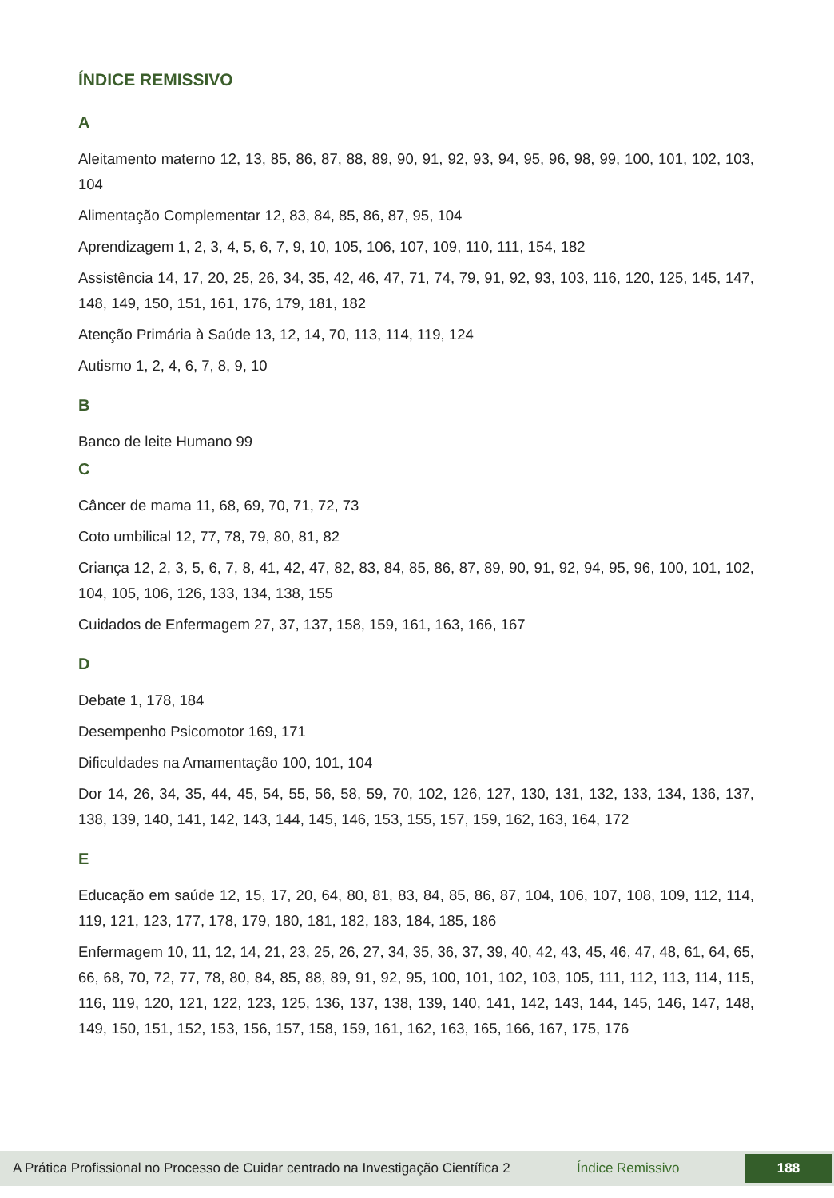ÍNDICE REMISSIVO
A
Aleitamento materno 12, 13, 85, 86, 87, 88, 89, 90, 91, 92, 93, 94, 95, 96, 98, 99, 100, 101, 102, 103, 104
Alimentação Complementar 12, 83, 84, 85, 86, 87, 95, 104
Aprendizagem 1, 2, 3, 4, 5, 6, 7, 9, 10, 105, 106, 107, 109, 110, 111, 154, 182
Assistência 14, 17, 20, 25, 26, 34, 35, 42, 46, 47, 71, 74, 79, 91, 92, 93, 103, 116, 120, 125, 145, 147, 148, 149, 150, 151, 161, 176, 179, 181, 182
Atenção Primária à Saúde 13, 12, 14, 70, 113, 114, 119, 124
Autismo 1, 2, 4, 6, 7, 8, 9, 10
B
Banco de leite Humano 99
C
Câncer de mama 11, 68, 69, 70, 71, 72, 73
Coto umbilical 12, 77, 78, 79, 80, 81, 82
Criança 12, 2, 3, 5, 6, 7, 8, 41, 42, 47, 82, 83, 84, 85, 86, 87, 89, 90, 91, 92, 94, 95, 96, 100, 101, 102, 104, 105, 106, 126, 133, 134, 138, 155
Cuidados de Enfermagem 27, 37, 137, 158, 159, 161, 163, 166, 167
D
Debate 1, 178, 184
Desempenho Psicomotor 169, 171
Dificuldades na Amamentação 100, 101, 104
Dor 14, 26, 34, 35, 44, 45, 54, 55, 56, 58, 59, 70, 102, 126, 127, 130, 131, 132, 133, 134, 136, 137, 138, 139, 140, 141, 142, 143, 144, 145, 146, 153, 155, 157, 159, 162, 163, 164, 172
E
Educação em saúde 12, 15, 17, 20, 64, 80, 81, 83, 84, 85, 86, 87, 104, 106, 107, 108, 109, 112, 114, 119, 121, 123, 177, 178, 179, 180, 181, 182, 183, 184, 185, 186
Enfermagem 10, 11, 12, 14, 21, 23, 25, 26, 27, 34, 35, 36, 37, 39, 40, 42, 43, 45, 46, 47, 48, 61, 64, 65, 66, 68, 70, 72, 77, 78, 80, 84, 85, 88, 89, 91, 92, 95, 100, 101, 102, 103, 105, 111, 112, 113, 114, 115, 116, 119, 120, 121, 122, 123, 125, 136, 137, 138, 139, 140, 141, 142, 143, 144, 145, 146, 147, 148, 149, 150, 151, 152, 153, 156, 157, 158, 159, 161, 162, 163, 165, 166, 167, 175, 176
A Prática Profissional no Processo de Cuidar centrado na Investigação Científica 2 Índice Remissivo 188